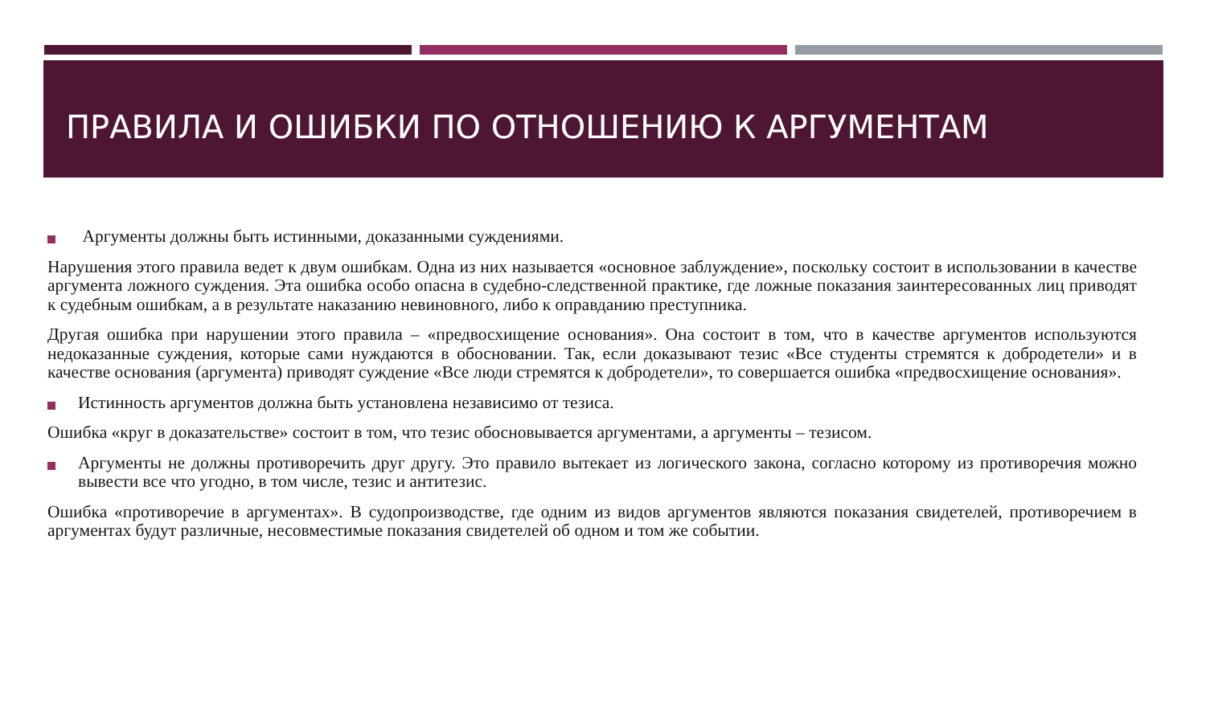ПРАВИЛА И ОШИБКИ ПО ОТНОШЕНИЮ К АРГУМЕНТАМ
Аргументы должны быть истинными, доказанными суждениями.
Нарушения этого правила ведет к двум ошибкам. Одна из них называется «основное заблуждение», поскольку состоит в использовании в качестве аргумента ложного суждения. Эта ошибка особо опасна в судебно-следственной практике, где ложные показания заинтересованных лиц приводят к судебным ошибкам, а в результате наказанию невиновного, либо к оправданию преступника.
Другая ошибка при нарушении этого правила – «предвосхищение основания». Она состоит в том, что в качестве аргументов используются недоказанные суждения, которые сами нуждаются в обосновании. Так, если доказывают тезис «Все студенты стремятся к добродетели» и в качестве основания (аргумента) приводят суждение «Все люди стремятся к добродетели», то совершается ошибка «предвосхищение основания».
Истинность аргументов должна быть установлена независимо от тезиса.
Ошибка «круг в доказательстве» состоит в том, что тезис обосновывается аргументами, а аргументы – тезисом.
Аргументы не должны противоречить друг другу. Это правило вытекает из логического закона, согласно которому из противоречия можно вывести все что угодно, в том числе, тезис и антитезис.
Ошибка «противоречие в аргументах». В судопроизводстве, где одним из видов аргументов являются показания свидетелей, противоречием в аргументах будут различные, несовместимые показания свидетелей об одном и том же событии.